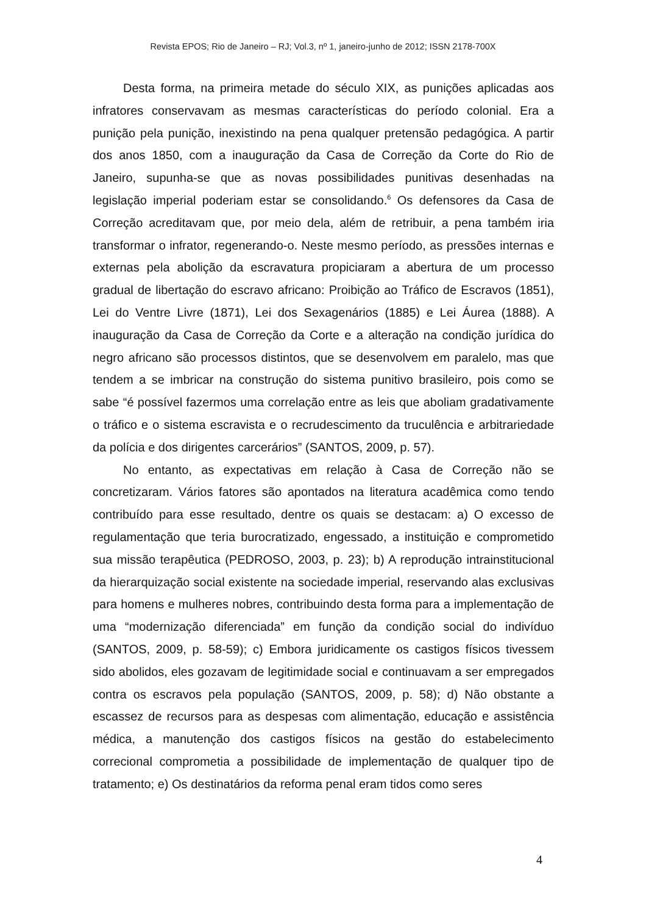Revista EPOS; Rio de Janeiro – RJ; Vol.3, nº 1, janeiro-junho de 2012; ISSN 2178-700X
Desta forma, na primeira metade do século XIX, as punições aplicadas aos infratores conservavam as mesmas características do período colonial. Era a punição pela punição, inexistindo na pena qualquer pretensão pedagógica. A partir dos anos 1850, com a inauguração da Casa de Correção da Corte do Rio de Janeiro, supunha-se que as novas possibilidades punitivas desenhadas na legislação imperial poderiam estar se consolidando.<sup>6</sup> Os defensores da Casa de Correção acreditavam que, por meio dela, além de retribuir, a pena também iria transformar o infrator, regenerando-o. Neste mesmo período, as pressões internas e externas pela abolição da escravatura propiciaram a abertura de um processo gradual de libertação do escravo africano: Proibição ao Tráfico de Escravos (1851), Lei do Ventre Livre (1871), Lei dos Sexagenários (1885) e Lei Áurea (1888). A inauguração da Casa de Correção da Corte e a alteração na condição jurídica do negro africano são processos distintos, que se desenvolvem em paralelo, mas que tendem a se imbricar na construção do sistema punitivo brasileiro, pois como se sabe “é possível fazermos uma correlação entre as leis que aboliam gradativamente o tráfico e o sistema escravista e o recrudescimento da truculência e arbitrariedade da polícia e dos dirigentes carcerários” (SANTOS, 2009, p. 57).
No entanto, as expectativas em relação à Casa de Correção não se concretizaram. Vários fatores são apontados na literatura acadêmica como tendo contribuído para esse resultado, dentre os quais se destacam: a) O excesso de regulamentação que teria burocratizado, engessado, a instituição e comprometido sua missão terapêutica (PEDROSO, 2003, p. 23); b) A reprodução intrainstitucional da hierarquização social existente na sociedade imperial, reservando alas exclusivas para homens e mulheres nobres, contribuindo desta forma para a implementação de uma “modernização diferenciada” em função da condição social do indivíduo (SANTOS, 2009, p. 58-59); c) Embora juridicamente os castigos físicos tivessem sido abolidos, eles gozavam de legitimidade social e continuavam a ser empregados contra os escravos pela população (SANTOS, 2009, p. 58); d) Não obstante a escassez de recursos para as despesas com alimentação, educação e assistência médica, a manutenção dos castigos físicos na gestão do estabelecimento correcional comprometia a possibilidade de implementação de qualquer tipo de tratamento; e) Os destinatários da reforma penal eram tidos como seres
4